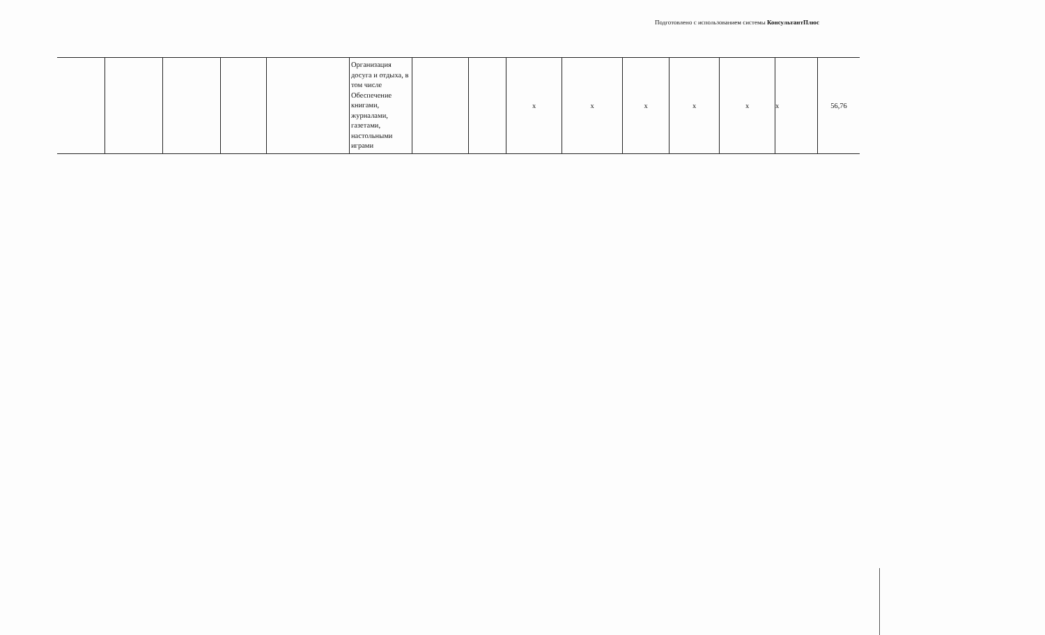Подготовлено с использованием системы КонсультантПлюс
| | | | | | Организация досуга и отдыха, в том числе Обеспечение книгами, журналами, газетами, настольными играми | | | x | x | x | x | x | x | 56,76 |